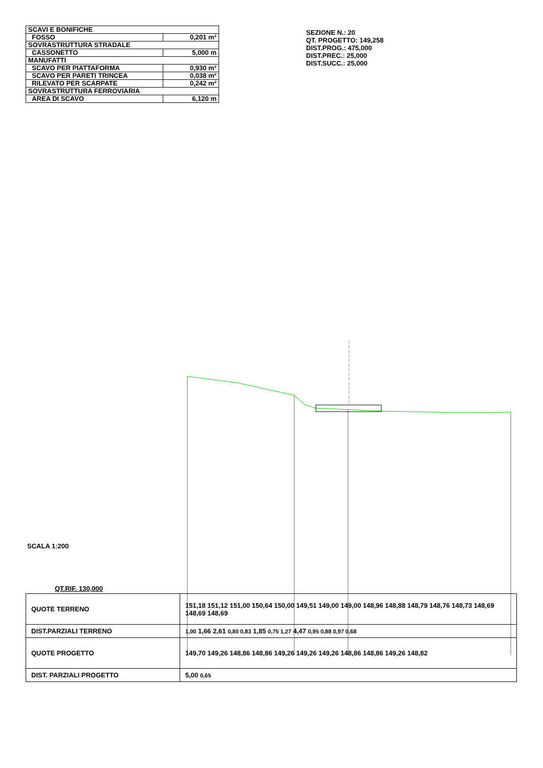| SCAVI E BONIFICHE | |
| FOSSO | 0,201 m² |
| SOVRASTRUTTURA STRADALE | |
| CASSONETTO | 5,000 m |
| MANUFATTI | |
| SCAVO PER PIATTAFORMA | 0,930 m² |
| SCAVO PER PARETI TRINCEA | 0,038 m² |
| RILEVATO PER SCARPATE | 0,242 m² |
| SOVRASTRUTTURA FERROVIARIA | |
| AREA DI SCAVO | 6,120 m |
SEZIONE N.: 20
QT. PROGETTO: 149,258
DIST.PROG.: 475,000
DIST.PREC.: 25,000
DIST.SUCC.: 25,000
SCALA 1:200
QT.RIF. 130,000
| QUOTE TERRENO | 151,18 151,12 151,00 150,64 150,00 149,51 149,00 149,00 148,96 148,88 148,79 148,76 148,73 148,69 148,69 148,69 |
| DIST.PARZIALI TERRENO | 1,00 1,66 2,61 0,80 0,83 1,85 0,75 1,27 4,47 0,95 0,88 0,97 0,68 |
| QUOTE PROGETTO | 149,70 149,26 148,86 148,86 149,26 149,26 149,26 148,86 148,86 149,26 148,82 |
| DIST. PARZIALI PROGETTO | 5,00 0,65 |